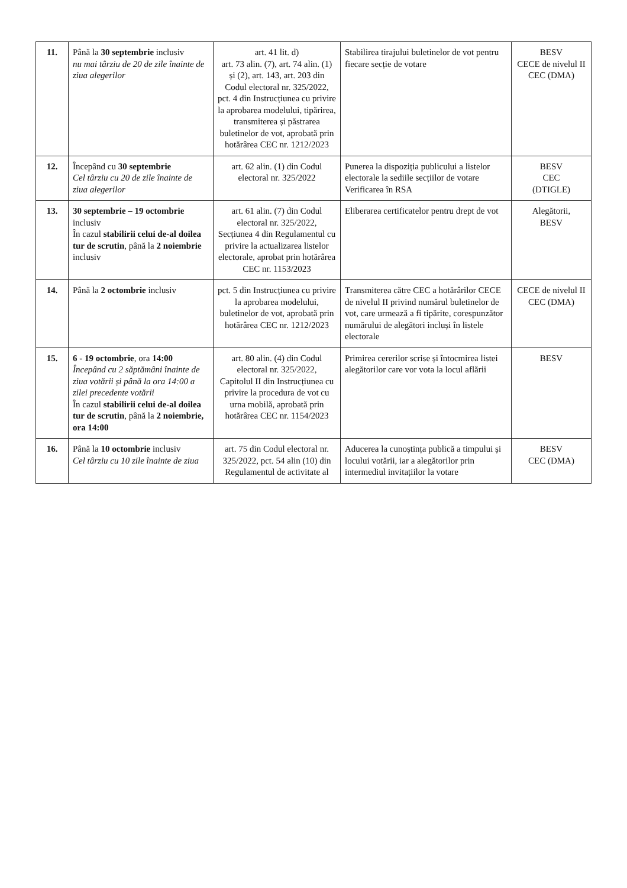| 11. | Până la 30 septembrie inclusiv nu mai târziu de 20 de zile înainte de ziua alegerilor | art. 41 lit. d) art. 73 alin. (7), art. 74 alin. (1) și (2), art. 143, art. 203 din Codul electoral nr. 325/2022, pct. 4 din Instrucțiunea cu privire la aprobarea modelului, tipărirea, transmiterea și păstrarea buletinelor de vot, aprobată prin hotărârea CEC nr. 1212/2023 | Stabilirea tirajului buletinelor de vot pentru fiecare secție de votare | BESV CECE de nivelul II CEC (DMA) |
| 12. | Începând cu 30 septembrie Cel târziu cu 20 de zile înainte de ziua alegerilor | art. 62 alin. (1) din Codul electoral nr. 325/2022 | Punerea la dispoziția publicului a listelor electorale la sediile secțiilor de votare Verificarea în RSA | BESV CEC (DTIGLE) |
| 13. | 30 septembrie – 19 octombrie inclusiv În cazul stabilirii celui de-al doilea tur de scrutin , până la 2 noiembrie inclusiv | art. 61 alin. (7) din Codul electoral nr. 325/2022, Secțiunea 4 din Regulamentul cu privire la actualizarea listelor electorale, aprobat prin hotărârea CEC nr. 1153/2023 | Eliberarea certificatelor pentru drept de vot | Alegătorii, BESV |
| 14. | Până la 2 octombrie inclusiv | pct. 5 din Instrucțiunea cu privire la aprobarea modelului, buletinelor de vot, aprobată prin hotărârea CEC nr. 1212/2023 | Transmiterea către CEC a hotărârilor CECE de nivelul II privind numărul buletinelor de vot, care urmează a fi tipărite, corespunzător numărului de alegători incluși în listele electorale | CECE de nivelul II CEC (DMA) |
| 15. | 6 - 19 octombrie , ora 14:00 Începând cu 2 săptămâni înainte de ziua votării și până la ora 14:00 a zilei precedente votării În cazul stabilirii celui de-al doilea tur de scrutin , până la 2 noiembrie, ora 14:00 | art. 80 alin. (4) din Codul electoral nr. 325/2022, Capitolul II din Instrucțiunea cu privire la procedura de vot cu urna mobilă, aprobată prin hotărârea CEC nr. 1154/2023 | Primirea cererilor scrise și întocmirea listei alegătorilor care vor vota la locul aflării | BESV |
| 16. | Până la 10 octombrie inclusiv Cel târziu cu 10 zile înainte de ziua | art. 75 din Codul electoral nr. 325/2022, pct. 54 alin (10) din Regulamentul de activitate al | Aducerea la cunoștința publică a timpului și locului votării, iar a alegătorilor prin intermediul invitațiilor la votare | BESV CEC (DMA) |